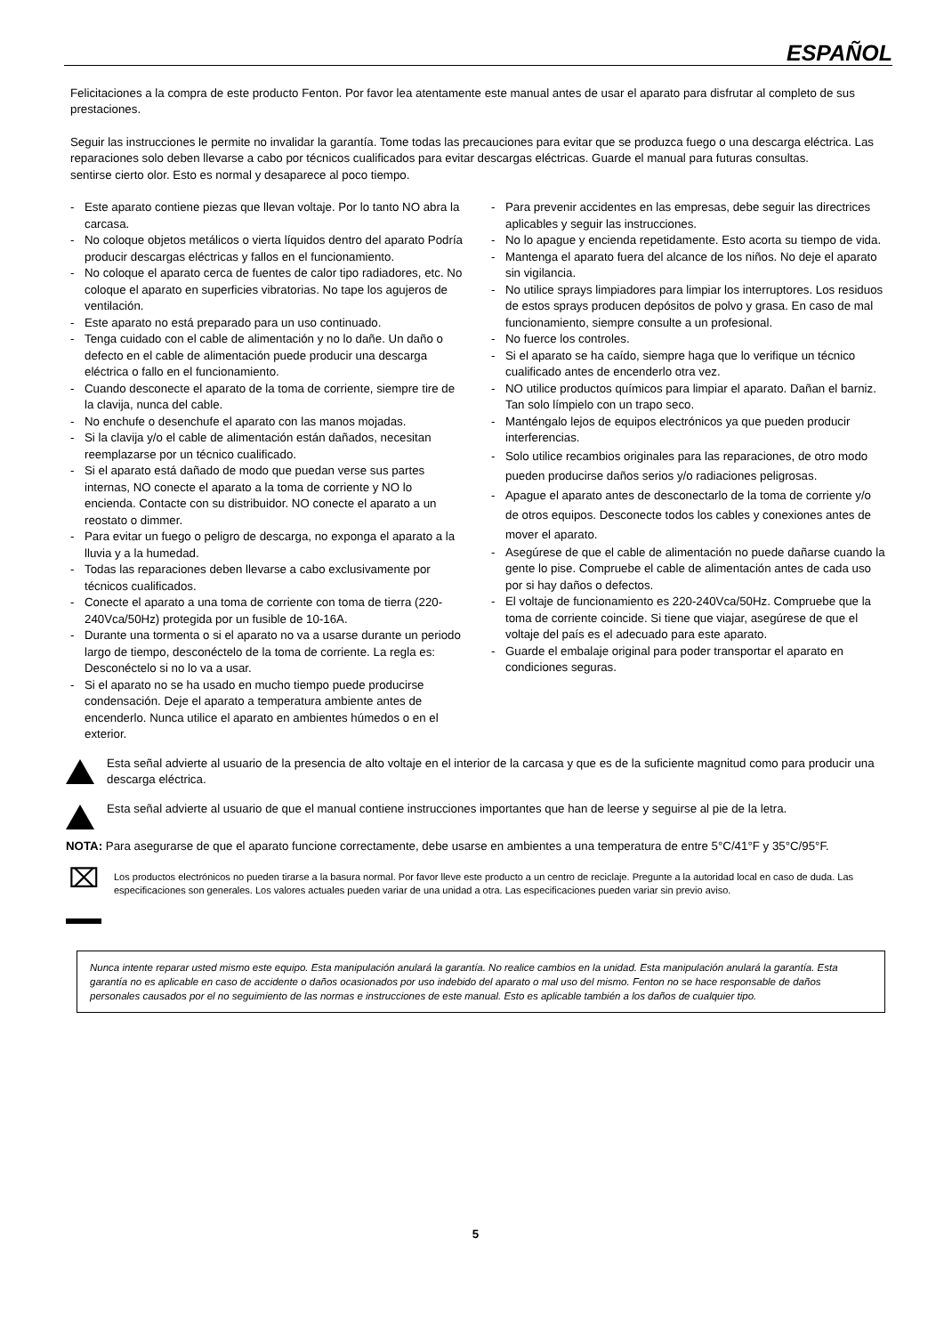ESPAÑOL
Felicitaciones a la compra de este producto Fenton. Por favor lea atentamente este manual antes de usar el aparato para disfrutar al completo de sus prestaciones.
Seguir las instrucciones le permite no invalidar la garantía. Tome todas las precauciones para evitar que se produzca fuego o una descarga eléctrica. Las reparaciones solo deben llevarse a cabo por técnicos cualificados para evitar descargas eléctricas. Guarde el manual para futuras consultas.
sentirse cierto olor. Esto es normal y desaparece al poco tiempo.
- Este aparato contiene piezas que llevan voltaje. Por lo tanto NO abra la carcasa.
- No coloque objetos metálicos o vierta líquidos dentro del aparato Podría producir descargas eléctricas y fallos en el funcionamiento.
- No coloque el aparato cerca de fuentes de calor tipo radiadores, etc. No coloque el aparato en superficies vibratorias. No tape los agujeros de ventilación.
- Este aparato no está preparado para un uso continuado.
- Tenga cuidado con el cable de alimentación y no lo dañe. Un daño o defecto en el cable de alimentación puede producir una descarga eléctrica o fallo en el funcionamiento.
- Cuando desconecte el aparato de la toma de corriente, siempre tire de la clavija, nunca del cable.
- No enchufe o desenchufe el aparato con las manos mojadas.
- Si la clavija y/o el cable de alimentación están dañados, necesitan reemplazarse por un técnico cualificado.
- Si el aparato está dañado de modo que puedan verse sus partes internas, NO conecte el aparato a la toma de corriente y NO lo encienda. Contacte con su distribuidor. NO conecte el aparato a un reostato o dimmer.
- Para evitar un fuego o peligro de descarga, no exponga el aparato a la lluvia y a la humedad.
- Todas las reparaciones deben llevarse a cabo exclusivamente por técnicos cualificados.
- Conecte el aparato a una toma de corriente con toma de tierra (220-240Vca/50Hz) protegida por un fusible de 10-16A.
- Durante una tormenta o si el aparato no va a usarse durante un periodo largo de tiempo, desconéctelo de la toma de corriente. La regla es: Desconéctelo si no lo va a usar.
- Si el aparato no se ha usado en mucho tiempo puede producirse condensación. Deje el aparato a temperatura ambiente antes de encenderlo. Nunca utilice el aparato en ambientes húmedos o en el exterior.
- Para prevenir accidentes en las empresas, debe seguir las directrices aplicables y seguir las instrucciones.
- No lo apague y encienda repetidamente. Esto acorta su tiempo de vida.
- Mantenga el aparato fuera del alcance de los niños. No deje el aparato sin vigilancia.
- No utilice sprays limpiadores para limpiar los interruptores. Los residuos de estos sprays producen depósitos de polvo y grasa. En caso de mal funcionamiento, siempre consulte a un profesional.
- No fuerce los controles.
- Si el aparato se ha caído, siempre haga que lo verifique un técnico cualificado antes de encenderlo otra vez.
- NO utilice productos químicos para limpiar el aparato. Dañan el barniz. Tan solo límpielo con un trapo seco.
- Manténgalo lejos de equipos electrónicos ya que pueden producir interferencias.
- Solo utilice recambios originales para las reparaciones, de otro modo pueden producirse daños serios y/o radiaciones peligrosas.
- Apague el aparato antes de desconectarlo de la toma de corriente y/o de otros equipos. Desconecte todos los cables y conexiones antes de mover el aparato.
- Asegúrese de que el cable de alimentación no puede dañarse cuando la gente lo pise. Compruebe el cable de alimentación antes de cada uso por si hay daños o defectos.
- El voltaje de funcionamiento es 220-240Vca/50Hz. Compruebe que la toma de corriente coincide. Si tiene que viajar, asegúrese de que el voltaje del país es el adecuado para este aparato.
- Guarde el embalaje original para poder transportar el aparato en condiciones seguras.
Esta señal advierte al usuario de la presencia de alto voltaje en el interior de la carcasa y que es de la suficiente magnitud como para producir una descarga eléctrica.
Esta señal advierte al usuario de que el manual contiene instrucciones importantes que han de leerse y seguirse al pie de la letra.
NOTA: Para asegurarse de que el aparato funcione correctamente, debe usarse en ambientes a una temperatura de entre 5°C/41°F y 35°C/95°F.
⌧
Los productos electrónicos no pueden tirarse a la basura normal. Por favor lleve este producto a un centro de reciclaje. Pregunte a la autoridad local en caso de duda. Las especificaciones son generales. Los valores actuales pueden variar de una unidad a otra. Las especificaciones pueden variar sin previo aviso.
Nunca intente reparar usted mismo este equipo. Esta manipulación anulará la garantía. No realice cambios en la unidad. Esta manipulación anulará la garantía. Esta garantía no es aplicable en caso de accidente o daños ocasionados por uso indebido del aparato o mal uso del mismo. Fenton no se hace responsable de daños personales causados por el no seguimiento de las normas e instrucciones de este manual. Esto es aplicable también a los daños de cualquier tipo.
5